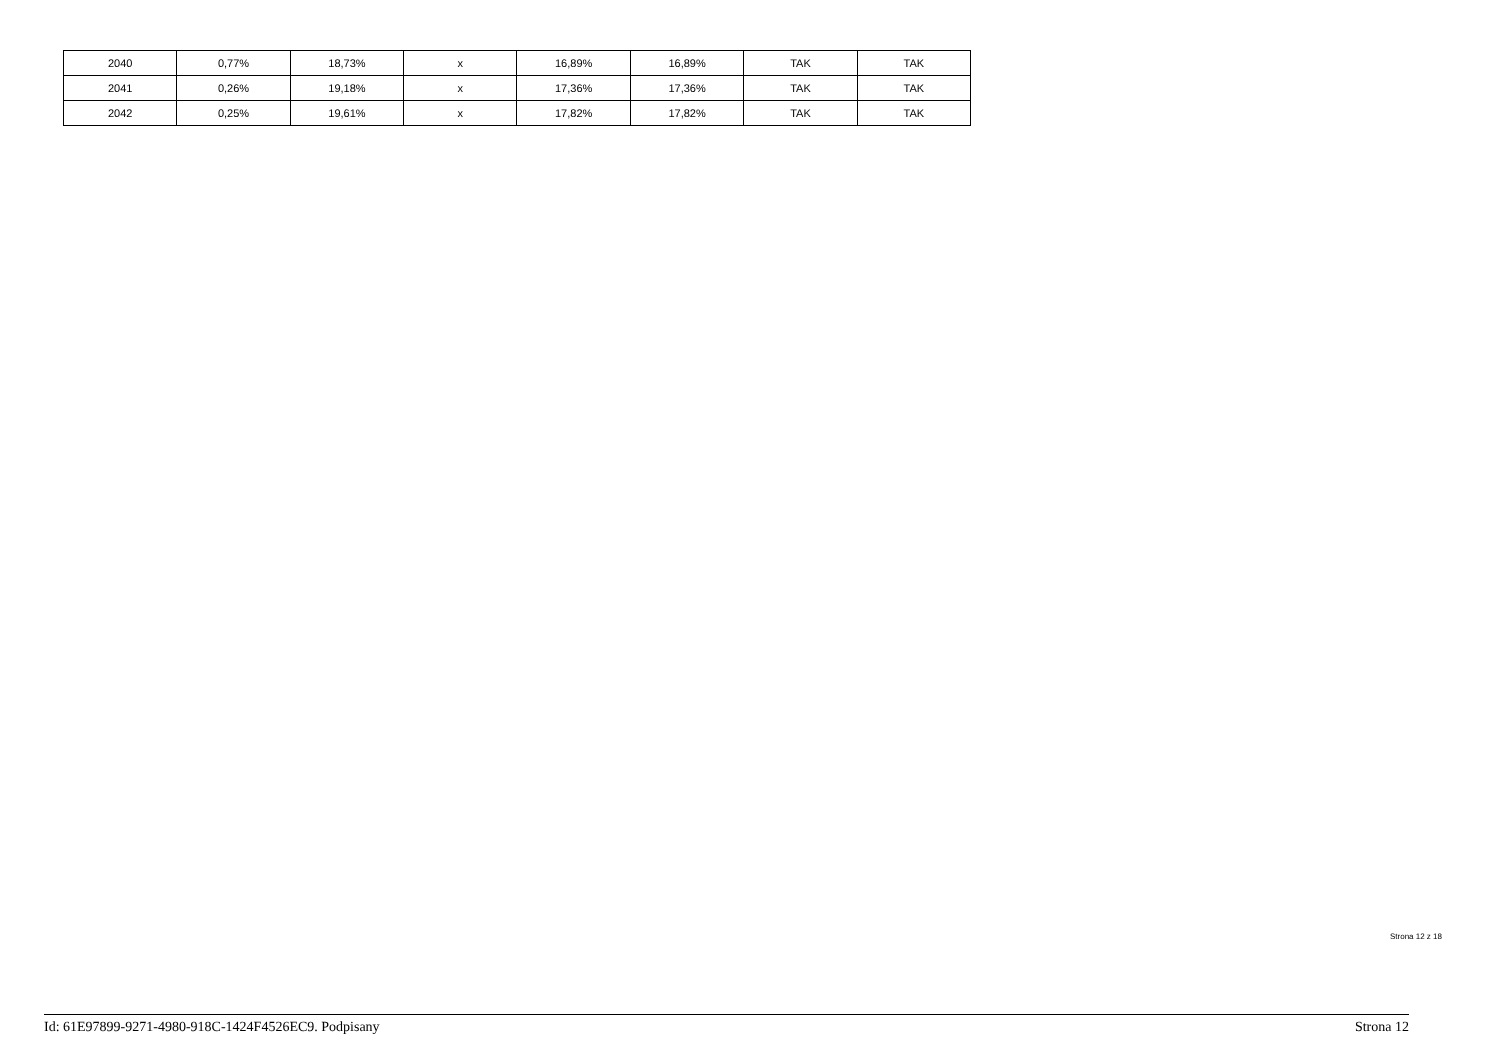| 2040 | 0,77% | 18,73% | x | 16,89% | 16,89% | TAK | TAK |
| 2041 | 0,26% | 19,18% | x | 17,36% | 17,36% | TAK | TAK |
| 2042 | 0,25% | 19,61% | x | 17,82% | 17,82% | TAK | TAK |
Strona 12 z 18
Id: 61E97899-9271-4980-918C-1424F4526EC9. Podpisany Strona 12